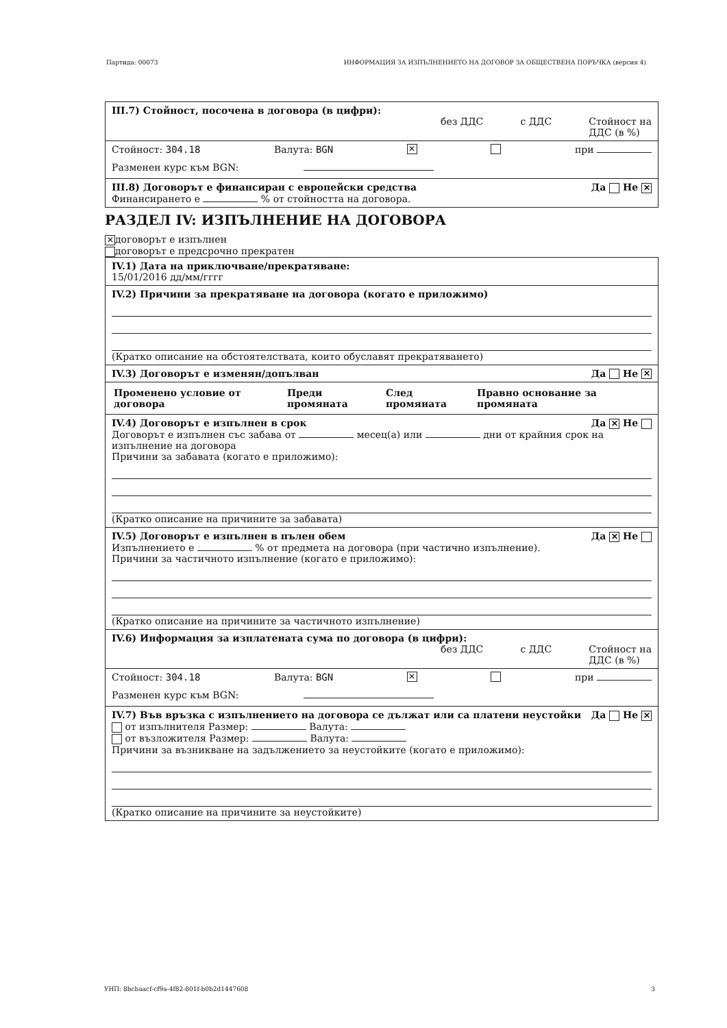Партида: 00073 ИНФОРМАЦИЯ ЗА ИЗПЪЛНЕНИЕТО НА ДОГОВОР ЗА ОБЩЕСТВЕНА ПОРЪЧКА (версия 4)
III.7) Стойност, посочена в договора (в цифри):
без ДДС с ДДС Стойност на
ДДС (в %)
Стойност: 304.18 Валута: BGN ✕ при
Разменен курс към BGN:
III.8) Договорът е финансиран с европейски средства Да Не ✕
Финансирането е % от стойността на договора.
РАЗДЕЛ IV: ИЗПЪЛНЕНИЕ НА ДОГОВОРА
✕ договорът е изпълнен
договорът е предсрочно прекратен
IV.1) Дата на приключване/прекратяване:
15/01/2016 дд/мм/гггг
IV.2) Причини за прекратяване на договора (когато е приложимо)
(Кратко описание на обстоятелствата, които обуславят прекратяването)
IV.3) Договорът е изменян/допълван Да Не ✕
| Променено условие от договора | Преди промяната | След промяната | Правно основание за промяната |
| --- | --- | --- | --- |
IV.4) Договорът е изпълнен в срок Да ✕ Не
Договорът е изпълнен със забава от месец(а) или дни от крайния срок на изпълнение на договора
Причини за забавата (когато е приложимо):
(Кратко описание на причините за забавата)
IV.5) Договорът е изпълнен в пълен обем Да ✕ Не
Изпълнението е % от предмета на договора (при частично изпълнение).
Причини за частичното изпълнение (когато е приложимо):
(Кратко описание на причините за частичното изпълнение)
IV.6) Информация за изплатената сума по договора (в цифри):
без ДДС с ДДС Стойност на
ДДС (в %)
Стойност: 304.18 Валута: BGN ✕ при
Разменен курс към BGN:
IV.7) Във връзка с изпълнението на договора се дължат или са платени неустойки Да Не ✕
от изпълнителя Размер: Валута:
от възложителя Размер: Валута:
Причини за възникване на задължението за неустойките (когато е приложимо):
(Кратко описание на причините за неустойките)
УНП: 8bcbaacf-cf9a-4f82-801f-b0b2d1447608 3